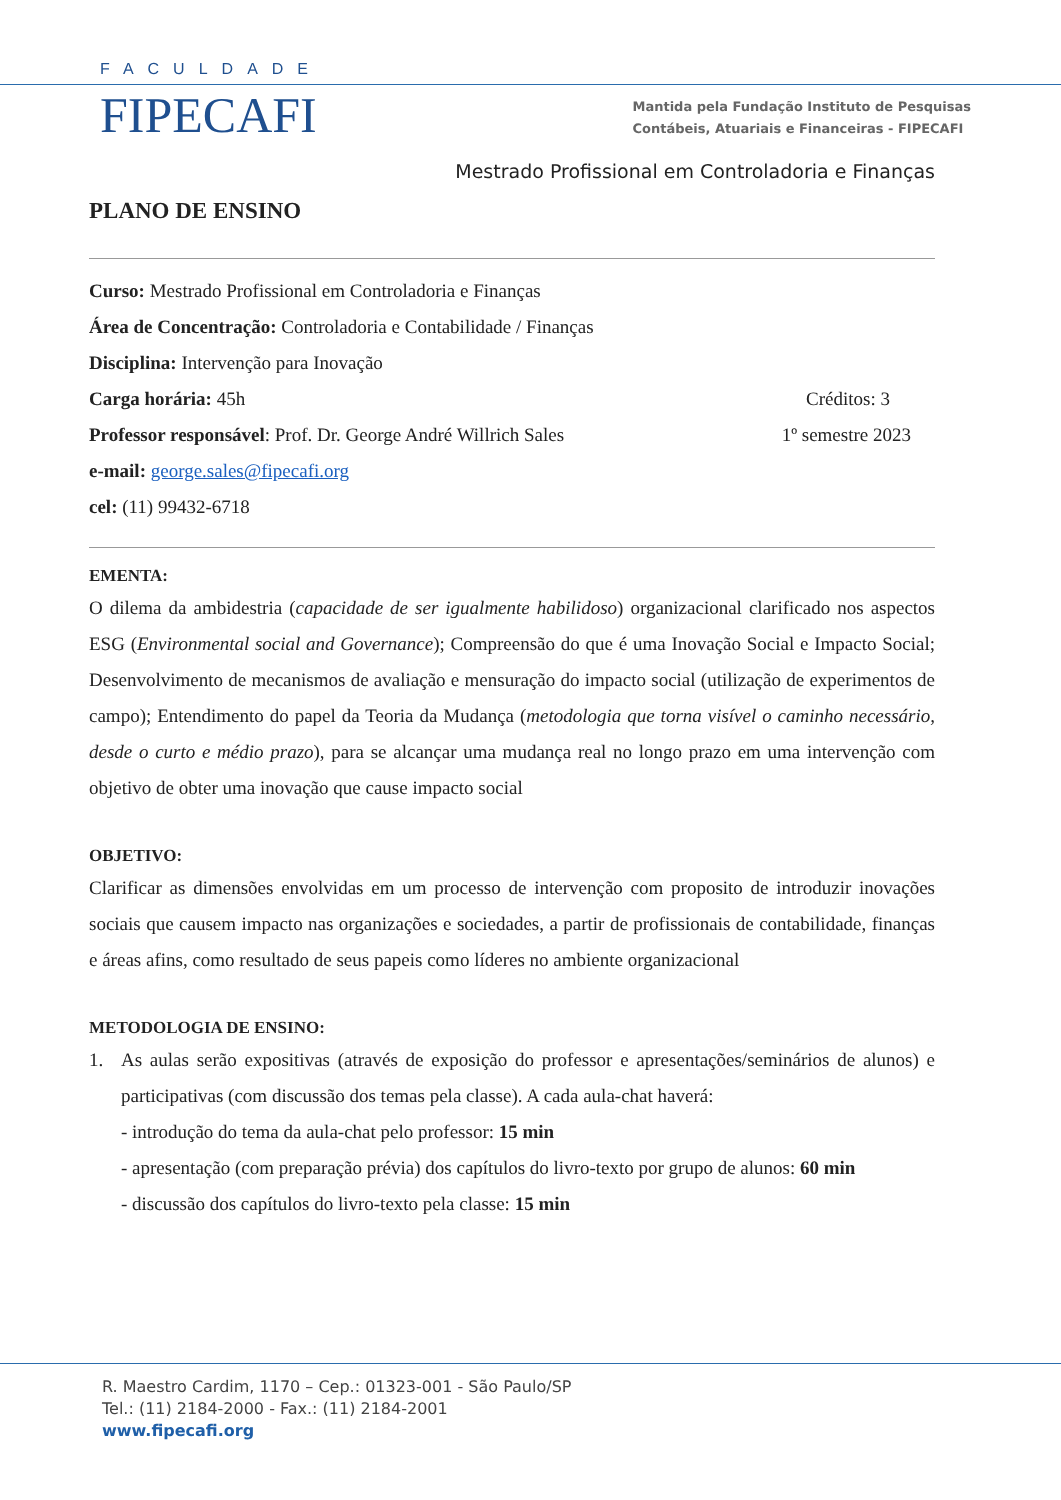FACULDADE
FIPECAFI
Mantida pela Fundação Instituto de Pesquisas
Contábeis, Atuariais e Financeiras - FIPECAFI
Mestrado Profissional em Controladoria e Finanças
PLANO DE ENSINO
Curso: Mestrado Profissional em Controladoria e Finanças
Área de Concentração: Controladoria e Contabilidade / Finanças
Disciplina: Intervenção para Inovação
Carga horária: 45h Créditos: 3
Professor responsável: Prof. Dr. George André Willrich Sales 1º semestre 2023
e-mail: george.sales@fipecafi.org
cel: (11) 99432-6718
EMENTA:
O dilema da ambidestria (capacidade de ser igualmente habilidoso) organizacional clarificado nos aspectos ESG (Environmental social and Governance); Compreensão do que é uma Inovação Social e Impacto Social; Desenvolvimento de mecanismos de avaliação e mensuração do impacto social (utilização de experimentos de campo); Entendimento do papel da Teoria da Mudança (metodologia que torna visível o caminho necessário, desde o curto e médio prazo), para se alcançar uma mudança real no longo prazo em uma intervenção com objetivo de obter uma inovação que cause impacto social
OBJETIVO:
Clarificar as dimensões envolvidas em um processo de intervenção com proposito de introduzir inovações sociais que causem impacto nas organizações e sociedades, a partir de profissionais de contabilidade, finanças e áreas afins, como resultado de seus papeis como líderes no ambiente organizacional
METODOLOGIA DE ENSINO:
1.
As aulas serão expositivas (através de exposição do professor e apresentações/seminários de alunos) e participativas (com discussão dos temas pela classe). A cada aula-chat haverá:
- introdução do tema da aula-chat pelo professor: 15 min
- apresentação (com preparação prévia) dos capítulos do livro-texto por grupo de alunos: 60 min
- discussão dos capítulos do livro-texto pela classe: 15 min
R. Maestro Cardim, 1170 – Cep.: 01323-001 - São Paulo/SP
Tel.: (11) 2184-2000 - Fax.: (11) 2184-2001
www.fipecafi.org